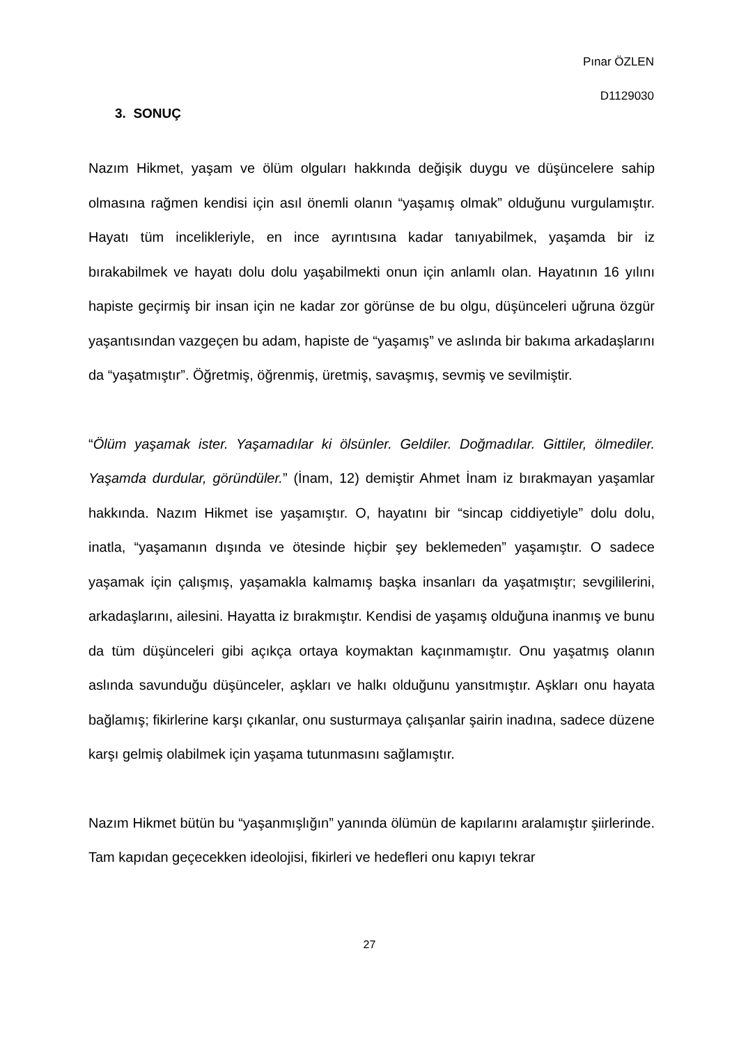Pınar ÖZLEN
D1129030
3. SONUÇ
Nazım Hikmet, yaşam ve ölüm olguları hakkında değişik duygu ve düşüncelere sahip olmasına rağmen kendisi için asıl önemli olanın “yaşamış olmak” olduğunu vurgulamıştır. Hayatı tüm incelikleriyle, en ince ayrıntısına kadar tanıyabilmek, yaşamda bir iz bırakabilmek ve hayatı dolu dolu yaşabilmekti onun için anlamlı olan. Hayatının 16 yılını hapiste geçirmiş bir insan için ne kadar zor görünse de bu olgu, düşünceleri uğruna özgür yaşantısından vazgeçen bu adam, hapiste de “yaşamış” ve aslında bir bakıma arkadaşlarını da “yaşatmıştır”. Öğretmiş, öğrenmiş, üretmiş, savaşmış, sevmiş ve sevilmiştir.
“Ölüm yaşamak ister. Yaşamadılar ki ölsünler. Geldiler. Doğmadılar. Gittiler, ölmediler. Yaşamda durdular, göründüler.” (İnam, 12) demiştir Ahmet İnam iz bırakmayan yaşamlar hakkında. Nazım Hikmet ise yaşamıştır. O, hayatını bir “sincap ciddiyetiyle” dolu dolu, inatla, “yaşamanın dışında ve ötesinde hiçbir şey beklemeden” yaşamıştır. O sadece yaşamak için çalışmış, yaşamakla kalmamış başka insanları da yaşatmıştır; sevgililerini, arkadaşlarını, ailesini. Hayatta iz bırakmıştır. Kendisi de yaşamış olduğuna inanmış ve bunu da tüm düşünceleri gibi açıkça ortaya koymaktan kaçınmamıştır. Onu yaşatmış olanın aslında savunduğu düşünceler, aşkları ve halkı olduğunu yansıtmıştır. Aşkları onu hayata bağlamış; fikirlerine karşı çıkanlar, onu susturmaya çalışanlar şairin inadına, sadece düzene karşı gelmiş olabilmek için yaşama tutunmasını sağlamıştır.
Nazım Hikmet bütün bu “yaşanmışlığın” yanında ölümün de kapılarını aralamıştır şiirlerinde. Tam kapıdan geçecekken ideolojisi, fikirleri ve hedefleri onu kapıyı tekrar
27